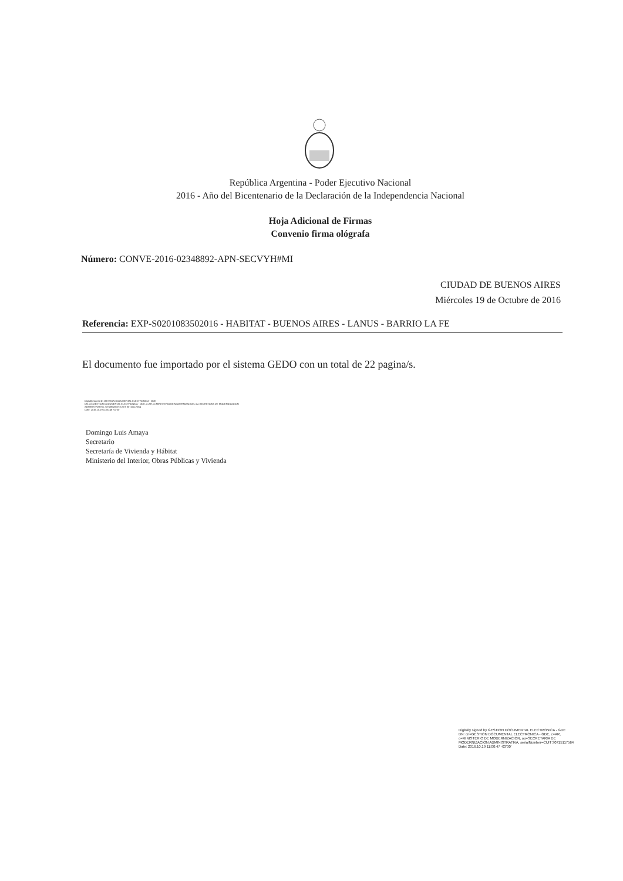República Argentina - Poder Ejecutivo Nacional
2016 - Año del Bicentenario de la Declaración de la Independencia Nacional
Hoja Adicional de Firmas
Convenio firma ológrafa
Número: CONVE-2016-02348892-APN-SECVYH#MI
CIUDAD DE BUENOS AIRES
Miércoles 19 de Octubre de 2016
Referencia: EXP-S0201083502016 - HABITAT - BUENOS AIRES - LANUS - BARRIO LA FE
El documento fue importado por el sistema GEDO con un total de 22 pagina/s.
Digitally signed by GESTION DOCUMENTAL ELECTRONICA - GDE
DN: cn=GESTION DOCUMENTAL ELECTRONICA - GDE, c=AR, o=MINISTERIO DE MODERNIZACION, ou=SECRETARIA DE MODERNIZACION
ADMINISTRATIVA, serialNumber=CUIT 30715117564
Date: 2016.10.19 11:00:46 -03'00'
Domingo Luis Amaya
Secretario
Secretaría de Vivienda y Hábitat
Ministerio del Interior, Obras Públicas y Vivienda
Digitally signed by GESTION DOCUMENTAL ELECTRONICA - GDE
DN: cn=GESTION DOCUMENTAL ELECTRONICA - GDE, c=AR, o=MINISTERIO DE MODERNIZACION, ou=SECRETARIA DE MODERNIZACION ADMINISTRATIVA, serialNumber=CUIT 30715117564
Date: 2016.10.19 11:00:47 -03'00'